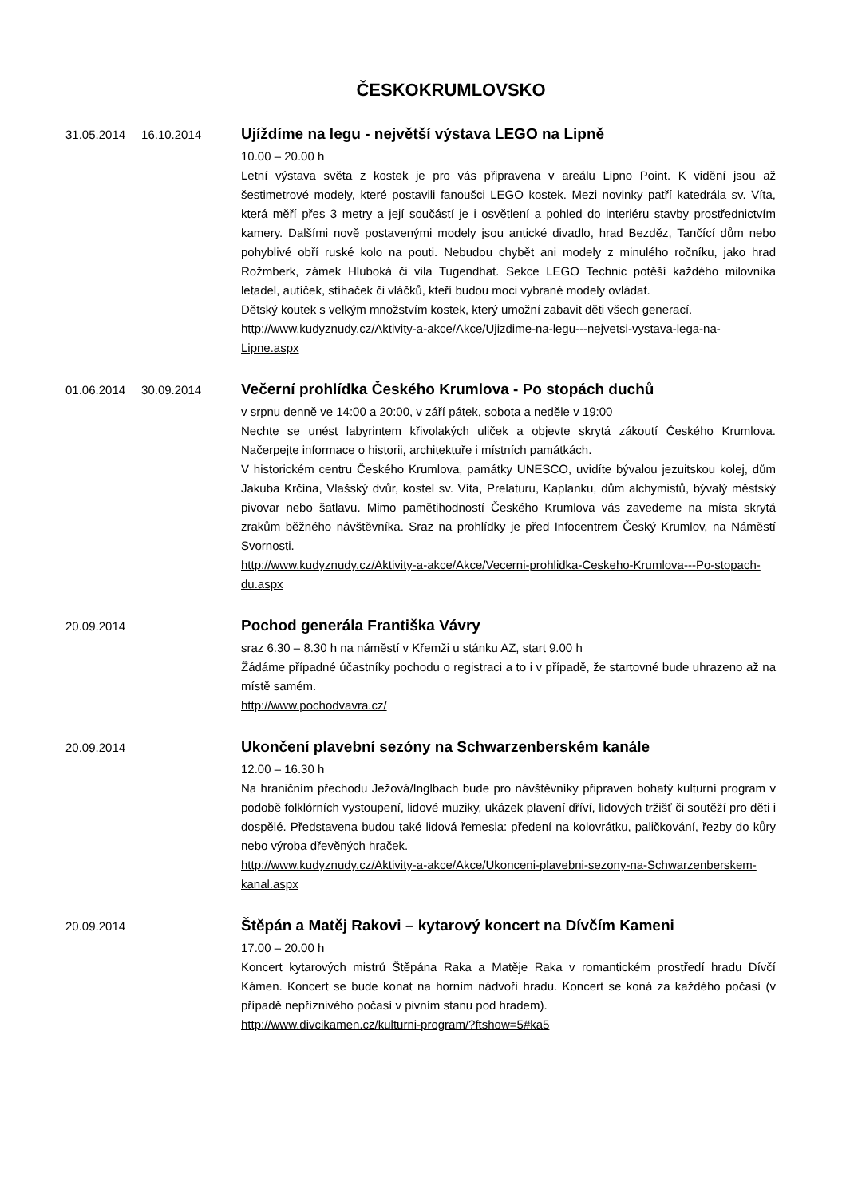ČESKOKRUMLOVSKO
31.05.2014 16.10.2014
Ujíždíme na legu - největší výstava LEGO na Lipně
10.00 – 20.00 h
Letní výstava světa z kostek je pro vás připravena v areálu Lipno Point. K vidění jsou až šestimetrové modely, které postavili fanoušci LEGO kostek. Mezi novinky patří katedrála sv. Víta, která měří přes 3 metry a její součástí je i osvětlení a pohled do interiéru stavby prostřednictvím kamery. Dalšími nově postavenými modely jsou antické divadlo, hrad Bezděz, Tančící dům nebo pohyblivé obří ruské kolo na pouti. Nebudou chybět ani modely z minulého ročníku, jako hrad Rožmberk, zámek Hluboká či vila Tugendhat. Sekce LEGO Technic potěší každého milovníka letadel, autíček, stíhaček či vláčků, kteří budou moci vybrané modely ovládat.
Dětský koutek s velkým množstvím kostek, který umožní zabavit děti všech generací.
http://www.kudyznudy.cz/Aktivity-a-akce/Akce/Ujizdime-na-legu---nejvetsi-vystava-lega-na-Lipne.aspx
01.06.2014 30.09.2014
Večerní prohlídka Českého Krumlova - Po stopách duchů
v srpnu denně ve 14:00 a 20:00, v září pátek, sobota a neděle v 19:00
Nechte se unést labyrintem křivolakých uliček a objevte skrytá zákoutí Českého Krumlova. Načerpejte informace o historii, architektuře i místních památkách.
V historickém centru Českého Krumlova, památky UNESCO, uvidíte bývalou jezuitskou kolej, dům Jakuba Krčína, Vlašský dvůr, kostel sv. Víta, Prelaturu, Kaplanku, dům alchymistů, bývalý městský pivovar nebo šatlavu. Mimo pamětihodností Českého Krumlova vás zavedeme na místa skrytá zrakům běžného návštěvníka. Sraz na prohlídky je před Infocentrem Český Krumlov, na Náměstí Svornosti.
http://www.kudyznudy.cz/Aktivity-a-akce/Akce/Vecerni-prohlidka-Ceskeho-Krumlova---Po-stopach-du.aspx
20.09.2014
Pochod generála Františka Vávry
sraz 6.30 – 8.30 h na náměstí v Křemži u stánku AZ, start 9.00 h
Žádáme případné účastníky pochodu o registraci a to i v případě, že startovné bude uhrazeno až na místě samém.
http://www.pochodvavra.cz/
20.09.2014
Ukončení plavební sezóny na Schwarzenberském kanále
12.00 – 16.30 h
Na hraničním přechodu Ježová/Inglbach bude pro návštěvníky připraven bohatý kulturní program v podobě folklórních vystoupení, lidové muziky, ukázek plavení dříví, lidových tržišť či soutěží pro děti i dospělé. Představena budou také lidová řemesla: předení na kolovrátku, paličkování, řezby do kůry nebo výroba dřevěných hraček.
http://www.kudyznudy.cz/Aktivity-a-akce/Akce/Ukonceni-plavebni-sezony-na-Schwarzenberskem-kanal.aspx
20.09.2014
Štěpán a Matěj Rakovi – kytarový koncert na Dívčím Kameni
17.00 – 20.00 h
Koncert kytarových mistrů Štěpána Raka a Matěje Raka v romantickém prostředí hradu Dívčí Kámen. Koncert se bude konat na horním nádvoří hradu. Koncert se koná za každého počasí (v případě nepříznivého počasí v pivním stanu pod hradem).
http://www.divcikamen.cz/kulturni-program/?ftshow=5#ka5